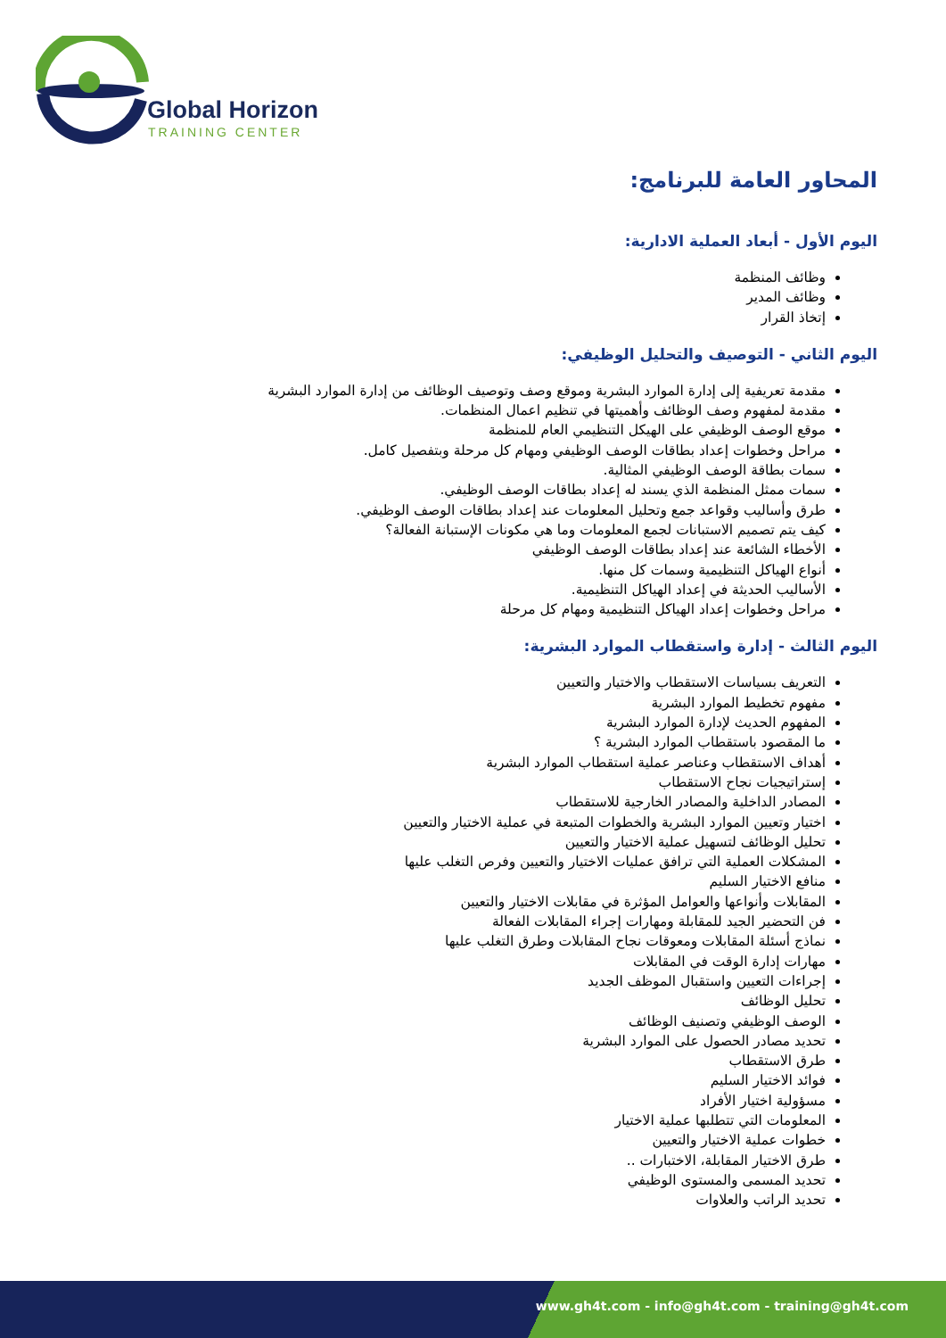Global Horizon
TRAINING CENTER
المحاور العامة للبرنامج:
اليوم الأول - أبعاد العملية الادارية:
وظائف المنظمة
وظائف المدير
إتخاذ القرار
اليوم الثاني - التوصيف والتحليل الوظيفي:
مقدمة تعريفية إلى إدارة الموارد البشرية وموقع وصف وتوصيف الوظائف من إدارة الموارد البشرية
مقدمة لمفهوم وصف الوظائف وأهميتها في تنظيم اعمال المنظمات.
موقع الوصف الوظيفي على الهيكل التنظيمي العام للمنظمة
مراحل وخطوات إعداد بطاقات الوصف الوظيفي ومهام كل مرحلة وبتفصيل كامل.
سمات بطاقة الوصف الوظيفي المثالية.
سمات ممثل المنظمة الذي يسند له إعداد بطاقات الوصف الوظيفي.
طرق وأساليب وقواعد جمع وتحليل المعلومات عند إعداد بطاقات الوصف الوظيفي.
كيف يتم تصميم الاستبانات لجمع المعلومات وما هي مكونات الإستبانة الفعالة؟
الأخطاء الشائعة عند إعداد بطاقات الوصف الوظيفي
أنواع الهياكل التنظيمية وسمات كل منها.
الأساليب الحديثة في إعداد الهياكل التنظيمية.
مراحل وخطوات إعداد الهياكل التنظيمية ومهام كل مرحلة
اليوم الثالث - إدارة واستقطاب الموارد البشرية:
التعريف بسياسات الاستقطاب والاختيار والتعيين
مفهوم تخطيط الموارد البشرية
المفهوم الحديث لإدارة الموارد البشرية
ما المقصود باستقطاب الموارد البشرية ؟
أهداف الاستقطاب وعناصر عملية استقطاب الموارد البشرية
إستراتيجيات نجاح الاستقطاب
المصادر الداخلية والمصادر الخارجية للاستقطاب
اختيار وتعيين الموارد البشرية والخطوات المتبعة في عملية الاختيار والتعيين
تحليل الوظائف لتسهيل عملية الاختيار والتعيين
المشكلات العملية التي ترافق عمليات الاختيار والتعيين وفرص التغلب عليها
منافع الاختيار السليم
المقابلات وأنواعها والعوامل المؤثرة في مقابلات الاختيار والتعيين
فن التحضير الجيد للمقابلة ومهارات إجراء المقابلات الفعالة
نماذج أسئلة المقابلات ومعوقات نجاح المقابلات وطرق التغلب عليها
مهارات إدارة الوقت في المقابلات
إجراءات التعيين واستقبال الموظف الجديد
تحليل الوظائف
الوصف الوظيفي وتصنيف الوظائف
تحديد مصادر الحصول على الموارد البشرية
طرق الاستقطاب
فوائد الاختيار السليم
مسؤولية اختيار الأفراد
المعلومات التي تتطلبها عملية الاختيار
خطوات عملية الاختيار والتعيين
طرق الاختيار المقابلة، الاختبارات ..
تحديد المسمى والمستوى الوظيفي
تحديد الراتب والعلاوات
www.gh4t.com - info@gh4t.com - training@gh4t.com